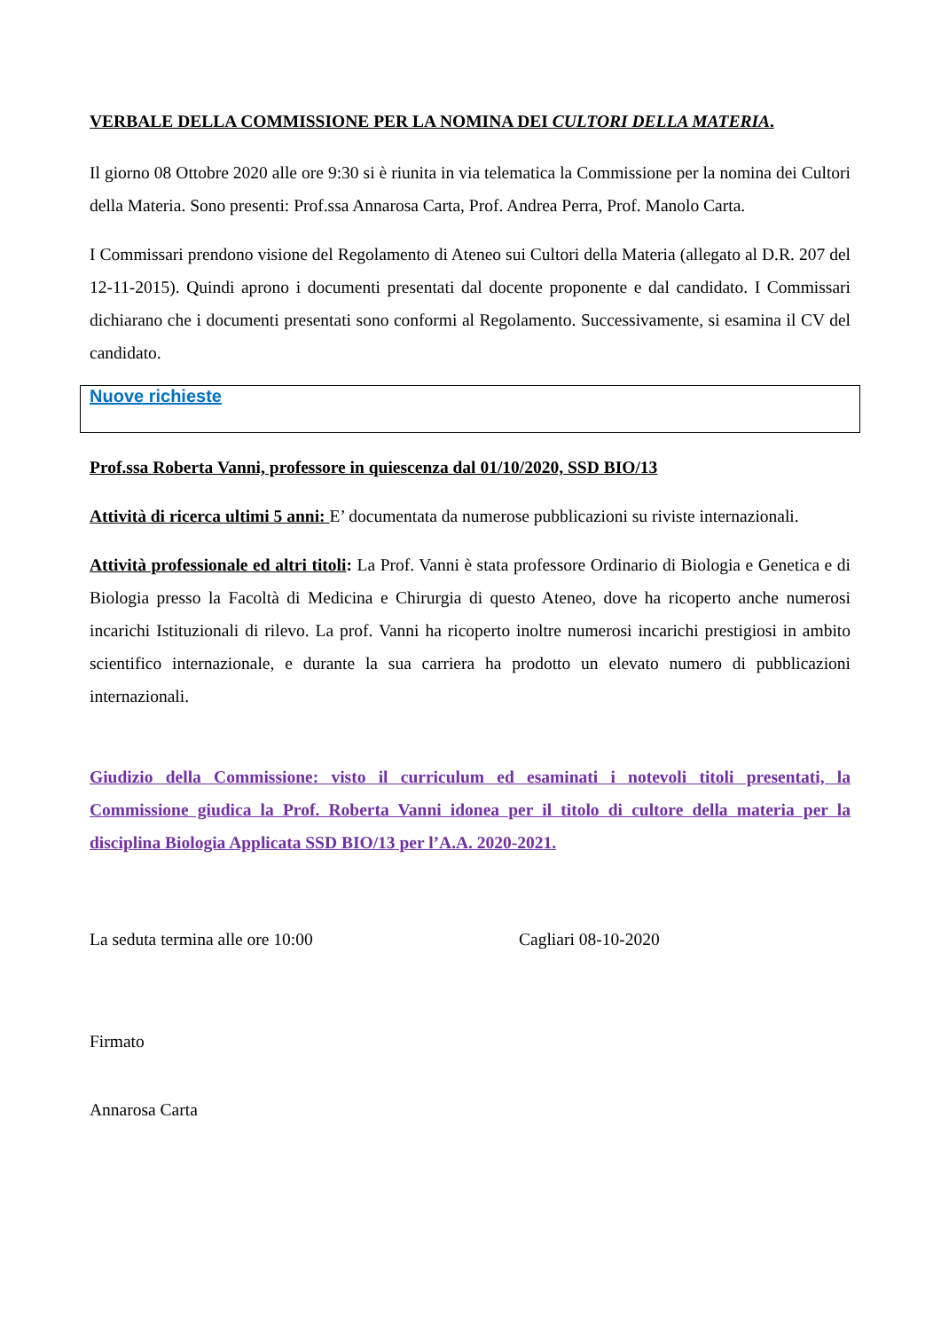VERBALE DELLA COMMISSIONE PER LA NOMINA DEI CULTORI DELLA MATERIA.
Il giorno 08 Ottobre 2020 alle ore 9:30 si è riunita in via telematica la Commissione per la nomina dei Cultori della Materia. Sono presenti: Prof.ssa Annarosa Carta, Prof. Andrea Perra, Prof. Manolo Carta.
I Commissari prendono visione del Regolamento di Ateneo sui Cultori della Materia (allegato al D.R. 207 del 12-11-2015). Quindi aprono i documenti presentati dal docente proponente e dal candidato. I Commissari dichiarano che i documenti presentati sono conformi al Regolamento. Successivamente, si esamina il CV del candidato.
Nuove richieste
Prof.ssa Roberta Vanni, professore in quiescenza dal 01/10/2020, SSD BIO/13
Attività di ricerca ultimi 5 anni: E’ documentata da numerose pubblicazioni su riviste internazionali.
Attività professionale ed altri titoli: La Prof. Vanni è stata professore Ordinario di Biologia e Genetica e di Biologia presso la Facoltà di Medicina e Chirurgia di questo Ateneo, dove ha ricoperto anche numerosi incarichi Istituzionali di rilevo. La prof. Vanni ha ricoperto inoltre numerosi incarichi prestigiosi in ambito scientifico internazionale, e durante la sua carriera ha prodotto un elevato numero di pubblicazioni internazionali.
Giudizio della Commissione: visto il curriculum ed esaminati i notevoli titoli presentati, la Commissione giudica la Prof. Roberta Vanni idonea per il titolo di cultore della materia per la disciplina Biologia Applicata SSD BIO/13 per l’A.A. 2020-2021.
La seduta termina alle ore 10:00 Cagliari 08-10-2020
Firmato
Annarosa Carta